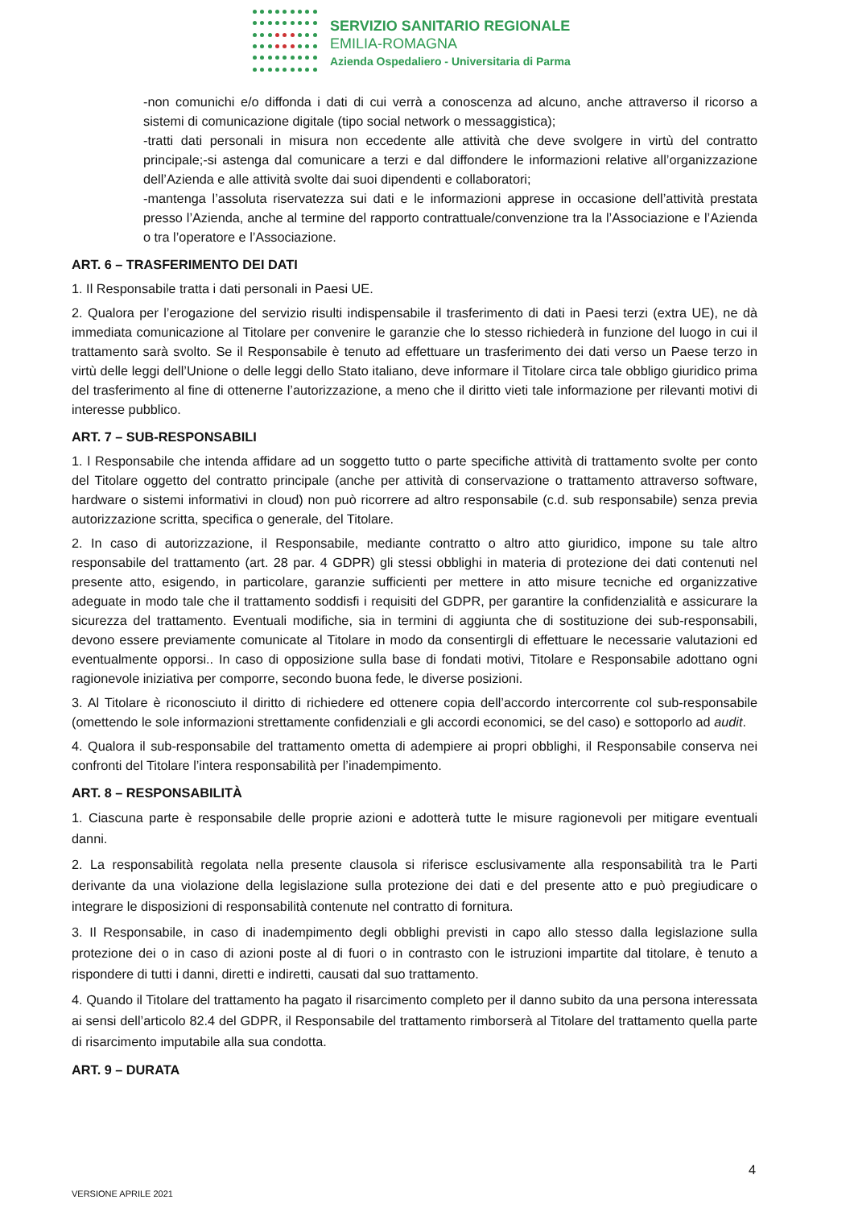SERVIZIO SANITARIO REGIONALE
EMILIA-ROMAGNA
Azienda Ospedaliero - Universitaria di Parma
-non comunichi e/o diffonda i dati di cui verrà a conoscenza ad alcuno, anche attraverso il ricorso a sistemi di comunicazione digitale (tipo social network o messaggistica);
-tratti dati personali in misura non eccedente alle attività che deve svolgere in virtù del contratto principale;-si astenga dal comunicare a terzi e dal diffondere le informazioni relative all’organizzazione dell’Azienda e alle attività svolte dai suoi dipendenti e collaboratori;
-mantenga l’assoluta riservatezza sui dati e le informazioni apprese in occasione dell’attività prestata presso l’Azienda, anche al termine del rapporto contrattuale/convenzione tra la l’Associazione e l’Azienda o tra l’operatore e l’Associazione.
ART. 6 – TRASFERIMENTO DEI DATI
1. Il Responsabile tratta i dati personali in Paesi UE.
2. Qualora per l’erogazione del servizio risulti indispensabile il trasferimento di dati in Paesi terzi (extra UE), ne dà immediata comunicazione al Titolare per convenire le garanzie che lo stesso richiederà in funzione del luogo in cui il trattamento sarà svolto. Se il Responsabile è tenuto ad effettuare un trasferimento dei dati verso un Paese terzo in virtù delle leggi dell’Unione o delle leggi dello Stato italiano, deve informare il Titolare circa tale obbligo giuridico prima del trasferimento al fine di ottenerne l’autorizzazione, a meno che il diritto vieti tale informazione per rilevanti motivi di interesse pubblico.
ART. 7 – SUB-RESPONSABILI
1. l Responsabile che intenda affidare ad un soggetto tutto o parte specifiche attività di trattamento svolte per conto del Titolare oggetto del contratto principale (anche per attività di conservazione o trattamento attraverso software, hardware o sistemi informativi in cloud) non può ricorrere ad altro responsabile (c.d. sub responsabile) senza previa autorizzazione scritta, specifica o generale, del Titolare.
2. In caso di autorizzazione, il Responsabile, mediante contratto o altro atto giuridico, impone su tale altro responsabile del trattamento (art. 28 par. 4 GDPR) gli stessi obblighi in materia di protezione dei dati contenuti nel presente atto, esigendo, in particolare, garanzie sufficienti per mettere in atto misure tecniche ed organizzative adeguate in modo tale che il trattamento soddisfi i requisiti del GDPR, per garantire la confidenzialità e assicurare la sicurezza del trattamento. Eventuali modifiche, sia in termini di aggiunta che di sostituzione dei sub-responsabili, devono essere previamente comunicate al Titolare in modo da consentirgli di effettuare le necessarie valutazioni ed eventualmente opporsi.. In caso di opposizione sulla base di fondati motivi, Titolare e Responsabile adottano ogni ragionevole iniziativa per comporre, secondo buona fede, le diverse posizioni.
3. Al Titolare è riconosciuto il diritto di richiedere ed ottenere copia dell’accordo intercorrente col sub-responsabile (omettendo le sole informazioni strettamente confidenziali e gli accordi economici, se del caso) e sottoporlo ad audit.
4. Qualora il sub-responsabile del trattamento ometta di adempiere ai propri obblighi, il Responsabile conserva nei confronti del Titolare l’intera responsabilità per l’inadempimento.
ART. 8 – RESPONSABILITÀ
1. Ciascuna parte è responsabile delle proprie azioni e adotterà tutte le misure ragionevoli per mitigare eventuali danni.
2. La responsabilità regolata nella presente clausola si riferisce esclusivamente alla responsabilità tra le Parti derivante da una violazione della legislazione sulla protezione dei dati e del presente atto e può pregiudicare o integrare le disposizioni di responsabilità contenute nel contratto di fornitura.
3. Il Responsabile, in caso di inadempimento degli obblighi previsti in capo allo stesso dalla legislazione sulla protezione dei o in caso di azioni poste al di fuori o in contrasto con le istruzioni impartite dal titolare, è tenuto a rispondere di tutti i danni, diretti e indiretti, causati dal suo trattamento.
4. Quando il Titolare del trattamento ha pagato il risarcimento completo per il danno subito da una persona interessata ai sensi dell’articolo 82.4 del GDPR, il Responsabile del trattamento rimborserà al Titolare del trattamento quella parte di risarcimento imputabile alla sua condotta.
ART. 9 – DURATA
4
VERSIONE APRILE 2021